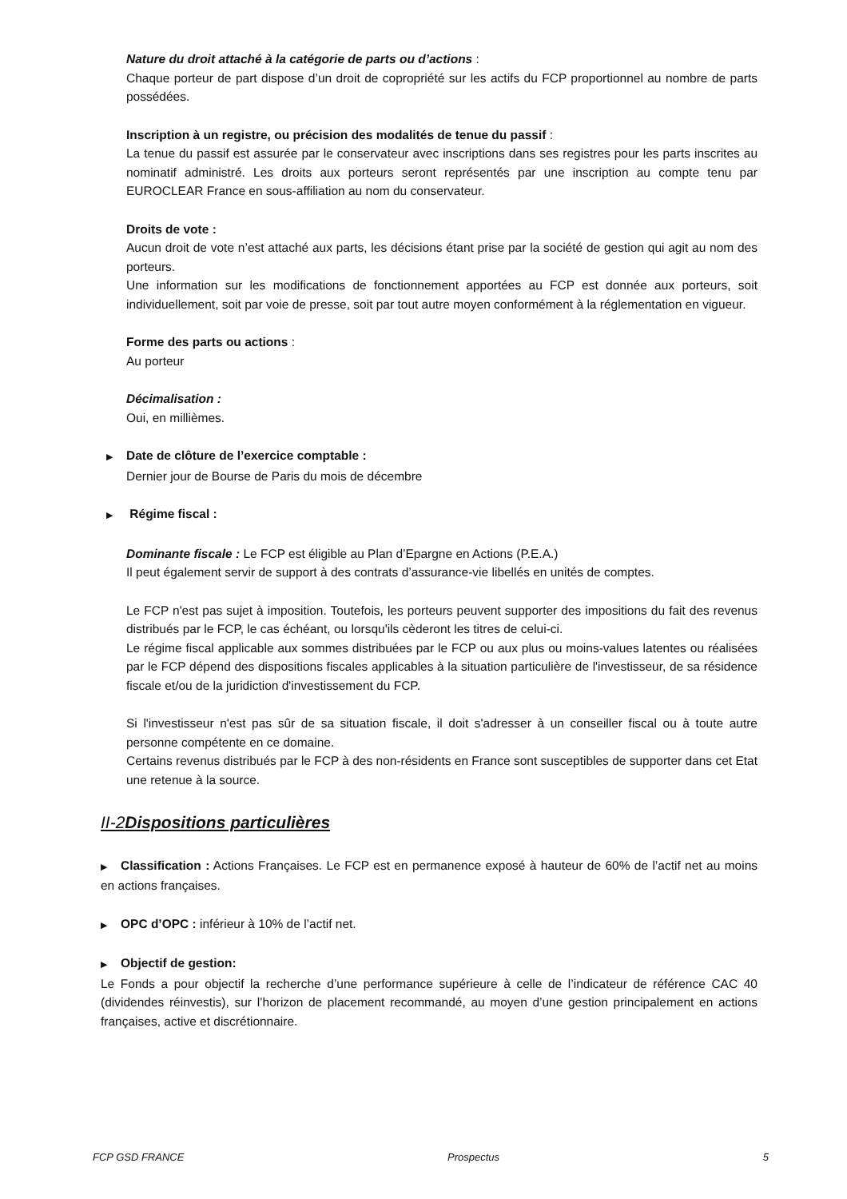Nature du droit attaché à la catégorie de parts ou d’actions :
Chaque porteur de part dispose d’un droit de copropriété sur les actifs du FCP proportionnel au nombre de parts possédées.
Inscription à un registre, ou précision des modalités de tenue du passif :
La tenue du passif est assurée par le conservateur avec inscriptions dans ses registres pour les parts inscrites au nominatif administré. Les droits aux porteurs seront représentés par une inscription au compte tenu par EUROCLEAR France en sous-affiliation au nom du conservateur.
Droits de vote :
Aucun droit de vote n’est attaché aux parts, les décisions étant prise par la société de gestion qui agit au nom des porteurs.
Une information sur les modifications de fonctionnement apportées au FCP est donnée aux porteurs, soit individuellement, soit par voie de presse, soit par tout autre moyen conformément à la réglementation en vigueur.
Forme des parts ou actions :
Au porteur
Décimalisation :
Oui, en millièmes.
▶ Date de clôture de l’exercice comptable :
Dernier jour de Bourse de Paris du mois de décembre
▶ Régime fiscal :
Dominante fiscale : Le FCP est éligible au Plan d’Epargne en Actions (P.E.A.)
Il peut également servir de support à des contrats d’assurance-vie libellés en unités de comptes.
Le FCP n'est pas sujet à imposition. Toutefois, les porteurs peuvent supporter des impositions du fait des revenus distribués par le FCP, le cas échéant, ou lorsqu'ils cèderont les titres de celui-ci.
Le régime fiscal applicable aux sommes distribuées par le FCP ou aux plus ou moins-values latentes ou réalisées par le FCP dépend des dispositions fiscales applicables à la situation particulière de l'investisseur, de sa résidence fiscale et/ou de la juridiction d'investissement du FCP.
Si l'investisseur n'est pas sûr de sa situation fiscale, il doit s'adresser à un conseiller fiscal ou à toute autre personne compétente en ce domaine.
Certains revenus distribués par le FCP à des non-résidents en France sont susceptibles de supporter dans cet Etat une retenue à la source.
II-2Dispositions particulières
▶ Classification : Actions Françaises. Le FCP est en permanence exposé à hauteur de 60% de l’actif net au moins en actions françaises.
▶ OPC d’OPC : inférieur à 10% de l’actif net.
▶ Objectif de gestion:
Le Fonds a pour objectif la recherche d’une performance supérieure à celle de l’indicateur de référence CAC 40 (dividendes réinvestis), sur l’horizon de placement recommandé, au moyen d’une gestion principalement en actions françaises, active et discrétionnaire.
FCP GSD FRANCE Prospectus 5